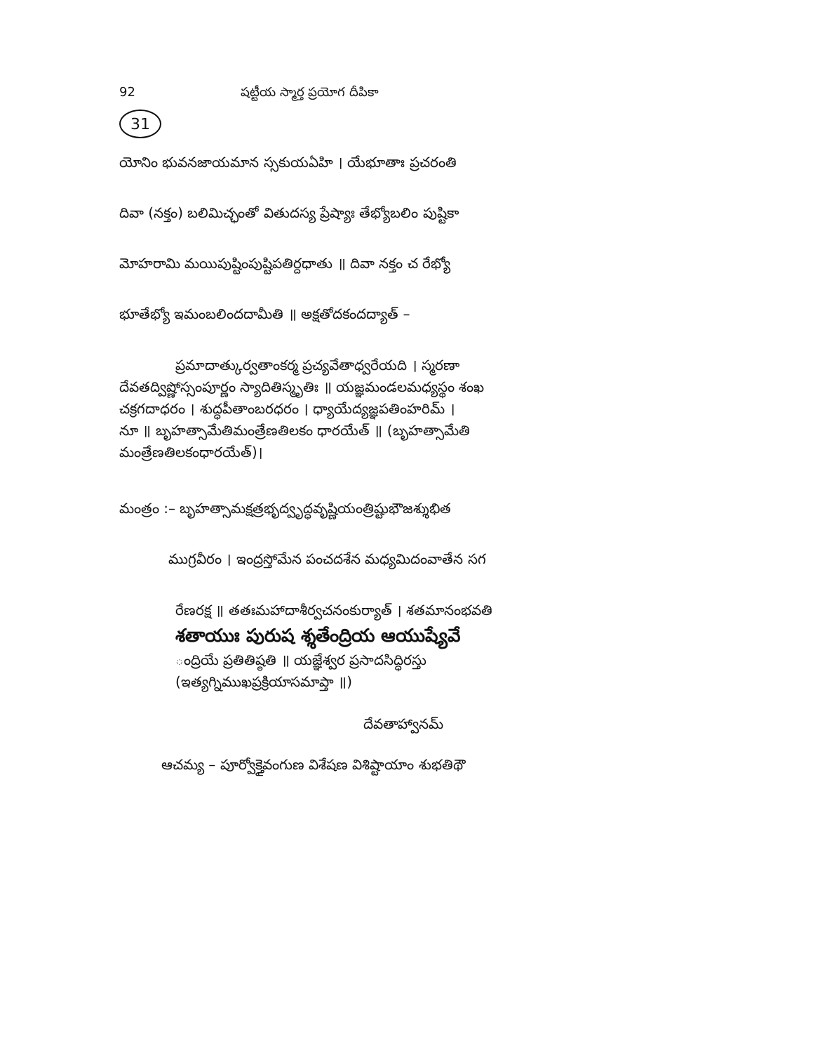92 షట్టీయ స్మార్త ప్రయోగ దీపికా
31
యోనిం భువనజాయమాన స్సకుయఏహి । యేభూతాః ప్రచరంతి
దివా (నక్తం) బలిమిచ్ఛంతో వితుదస్య ప్రేష్యాః తేభ్యోబలిం పుష్టికా
మోహరామి మయిపుష్టింపుష్టిపతిర్దధాతు ॥ దివా నక్తం చ రేభ్యో
భూతేభ్యో ఇమంబలిందదామీతి ॥ అక్షతోదకందద్యాత్ –
ప్రమాదాత్కుర్వతాంకర్మ ప్రచ్యవేతాధ్వరేయది । స్మరణా
దేవతద్విష్ణోస్సంపూర్ణం స్యాదితిస్మృతిః ॥ యజ్ఞమండలమధ్యస్థం శంఖ
చక్రగదాధరం । శుద్ధపీతాంబరధరం । ధ్యాయేద్యజ్ఞపతింహరిమ్ ।
నూ ॥ బృహత్సామేతిమంత్రేణతిలకం ధారయేత్ ॥ (బృహత్సామేతి
మంత్రేణతిలకంధారయేత్)।
మంత్రం :– బృహత్సామక్షత్రభృద్వృద్ధవృష్ణియంత్రిష్టుభౌజశ్శుభిత
ముగ్రవీరం । ఇంద్రస్తోమేన పంచదశేన మధ్యమిదంవాతేన సగ
రేణరక్ష ॥ తతఃమహాదాశీర్వచనంకుర్యాత్ । శతమానంభవతి
శతాయుః పురుష శ్శతేంద్రియ ఆయుష్యేవే
ంద్రియే ప్రతితిష్ఠతి ॥ యజ్ఞేశ్వర ప్రసాదసిద్ధిరస్తు
(ఇత్యగ్నిముఖప్రక్రియాసమాప్తా ॥)
దేవతాహ్వానమ్
ఆచమ్య – పూర్వోక్తైవంగుణ విశేషణ విశిష్టాయాం శుభతిథౌ